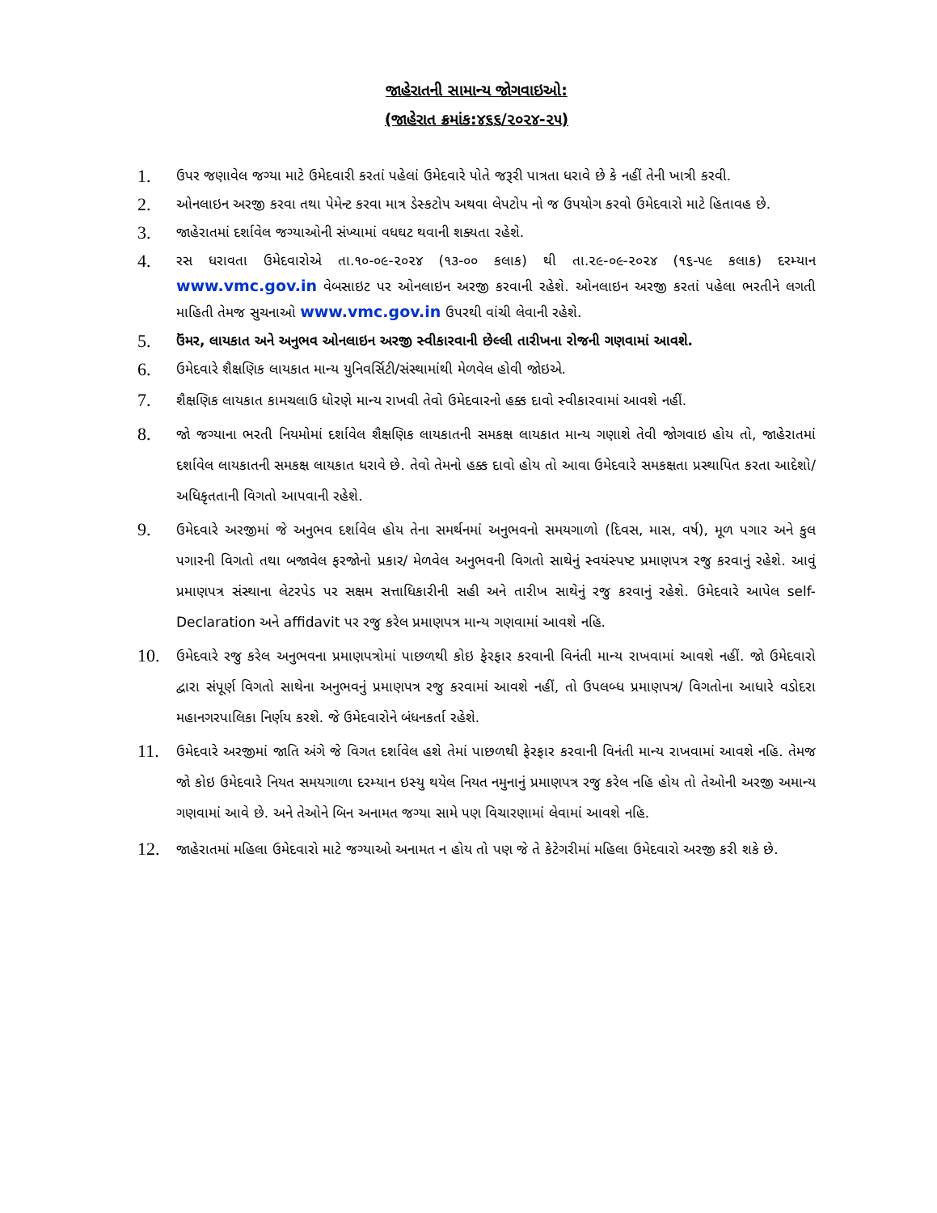જાહેરાતની સામાન્ય જોગવાઇઓ:
(જાહેરાત ક્રમાંક:૪૬૬/૨૦૨૪-૨૫)
1. ઉપર જણાવેલ જગ્યા માટે ઉમેદવારી કરતાં પહેલાં ઉમેદવારે પોતે જરૂરી પાત્રતા ધરાવે છે કે નહીં તેની ખાત્રી કરવી.
2. ઓનલાઇન અરજી કરવા તથા પેમેન્ટ કરવા માત્ર ડેસ્કટોપ અથવા લેપટોપ નો જ ઉપયોગ કરવો ઉમેદવારો માટે હિતાવહ છે.
3. જાહેરાતમાં દર્શાવેલ જગ્યાઓની સંખ્યામાં વધઘટ થવાની શક્યતા રહેશે.
4. રસ ધરાવતા ઉમેદવારોએ તા.૧૦-૦૯-૨૦૨૪ (૧૩-૦૦ કલાક) થી તા.૨૯-૦૯-૨૦૨૪ (૧૬-૫૯ કલાક) દરમ્યાન www.vmc.gov.in વેબસાઇટ પર ઓનલાઇન અરજી કરવાની રહેશે. ઓનલાઇન અરજી કરતાં પહેલા ભરતીને લગતી માહિતી તેમજ સુચનાઓ www.vmc.gov.in ઉપરથી વાંચી લેવાની રહેશે.
5. ઉંમર, લાયકાત અને અનુભવ ઓનલાઇન અરજી સ્વીકારવાની છેલ્લી તારીખના રોજની ગણવામાં આવશે.
6. ઉમેદવારે શૈક્ષણિક લાયકાત માન્ય યુનિવર્સિટી/સંસ્થામાંથી મેળવેલ હોવી જોઇએ.
7. શૈક્ષણિક લાયકાત કામચલાઉ ધોરણે માન્ય રાખવી તેવો ઉમેદવારનો હક્ક દાવો સ્વીકારવામાં આવશે નહીં.
8. જો જગ્યાના ભરતી નિયમોમાં દર્શાવેલ શૈક્ષણિક લાયકાતની સમકક્ષ લાયકાત માન્ય ગણાશે તેવી જોગવાઇ હોય તો, જાહેરાતમાં દર્શાવેલ લાયકાતની સમકક્ષ લાયકાત ધરાવે છે. તેવો તેમનો હક્ક દાવો હોય તો આવા ઉમેદવારે સમકક્ષતા પ્રસ્થાપિત કરતા આદેશો/ અધિકૃતતાની વિગતો આપવાની રહેશે.
9. ઉમેદવારે અરજીમાં જે અનુભવ દર્શાવેલ હોય તેના સમર્થનમાં અનુભવનો સમયગાળો (દિવસ, માસ, વર્ષ), મૂળ પગાર અને કુલ પગારની વિગતો તથા બજાવેલ ફરજોનો પ્રકાર/ મેળવેલ અનુભવની વિગતો સાથેનું સ્વયંસ્પષ્ટ પ્રમાણપત્ર રજુ કરવાનું રહેશે. આવું પ્રમાણપત્ર સંસ્થાના લેટરપેડ પર સક્ષમ સત્તાધિકારીની સહી અને તારીખ સાથેનું રજુ કરવાનું રહેશે. ઉમેદવારે આપેલ self-Declaration અને affidavit પર રજુ કરેલ પ્રમાણપત્ર માન્ય ગણવામાં આવશે નહિ.
10. ઉમેદવારે રજુ કરેલ અનુભવના પ્રમાણપત્રોમાં પાછળથી કોઇ ફેરફાર કરવાની વિનંતી માન્ય રાખવામાં આવશે નહીં. જો ઉમેદવારો દ્વારા સંપૂર્ણ વિગતો સાથેના અનુભવનું પ્રમાણપત્ર રજુ કરવામાં આવશે નહીં, તો ઉપલબ્ધ પ્રમાણપત્ર/ વિગતોના આધારે વડોદરા મહાનગરપાલિકા નિર્ણય કરશે. જે ઉમેદવારોને બંધનકર્તા રહેશે.
11. ઉમેદવારે અરજીમાં જાતિ અંગે જે વિગત દર્શાવેલ હશે તેમાં પાછળથી ફેરફાર કરવાની વિનંતી માન્ય રાખવામાં આવશે નહિ. તેમજ જો કોઇ ઉમેદવારે નિયત સમયગાળા દરમ્યાન ઇસ્યુ થયેલ નિયત નમુનાનું પ્રમાણપત્ર રજુ કરેલ નહિ હોય તો તેઓની અરજી અમાન્ય ગણવામાં આવે છે. અને તેઓને બિન અનામત જગ્યા સામે પણ વિચારણામાં લેવામાં આવશે નહિ.
12. જાહેરાતમાં મહિલા ઉમેદવારો માટે જગ્યાઓ અનામત ન હોય તો પણ જે તે કેટેગરીમાં મહિલા ઉમેદવારો અરજી કરી શકે છે.